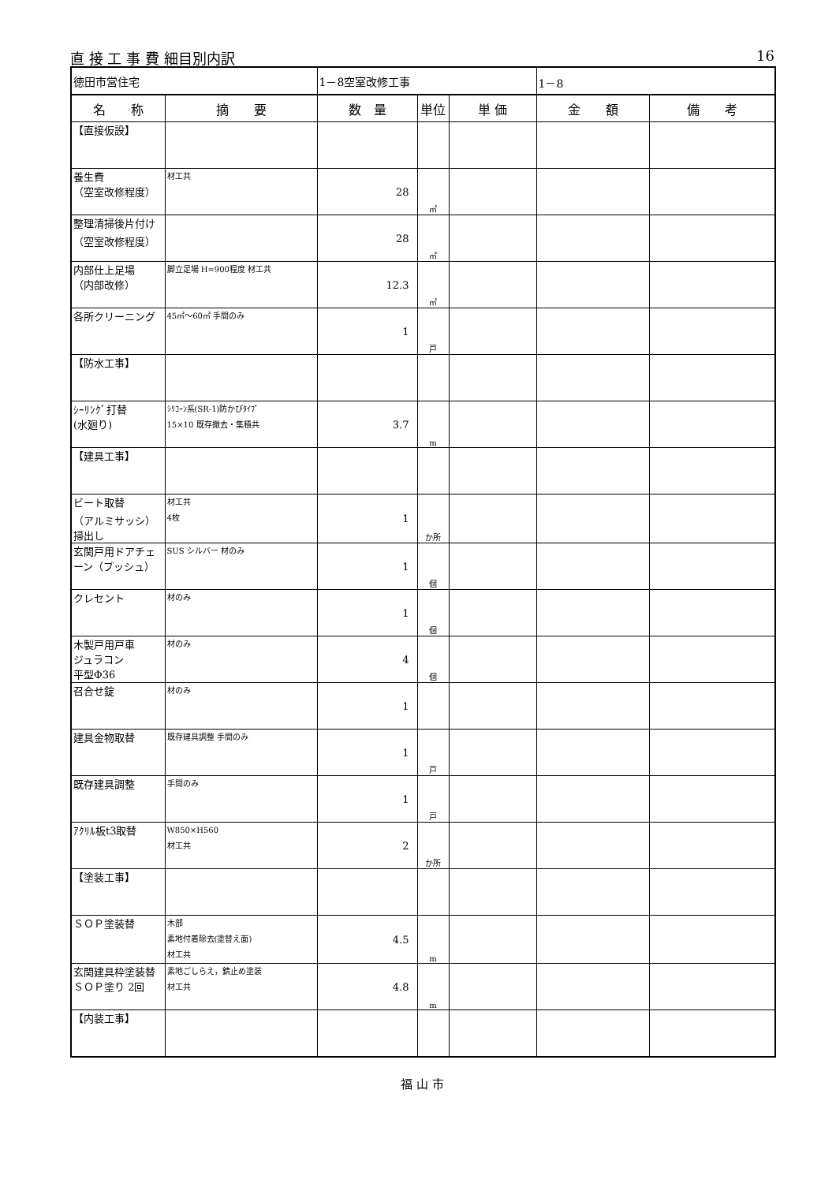直 接 工 事 費 細目別内訳 16
| 徳田市営住宅 | | 1－8空室改修工事 | | | 1－8 | |
| 名 称 | 摘 要 | 数 量 | 単位 | 単 価 | 金 額 | 備 考 |
| 【直接仮設】 | | | | | | |
| 養生費 （空室改修程度） | 材工共 | 28 | ㎡ | | | |
| 整理清掃後片付け （空室改修程度） | | 28 | ㎡ | | | |
| 内部仕上足場 （内部改修） | 脚立足場 H=900程度 材工共 | 12.3 | ㎡ | | | |
| 各所クリーニング | 45㎡～60㎡ 手間のみ | 1 | 戸 | | | |
| 【防水工事】 | | | | | | |
| ｼｰﾘﾝｸﾞ打替 (水廻り) | ｼﾘｺｰﾝ系(SR-1)防かびﾀｲﾌﾟ 15×10 既存撤去・集積共 | 3.7 | m | | | |
| 【建具工事】 | | | | | | |
| ビート取替 （アルミサッシ） 掃出し | 材工共 4枚 | 1 | か所 | | | |
| 玄関戸用ドアチェーン（プッシュ） | SUS シルバー 材のみ | 1 | 個 | | | |
| クレセント | 材のみ | 1 | 個 | | | |
| 木製戸用戸車 ジュラコン 平型Φ36 | 材のみ | 4 | 個 | | | |
| 召合せ錠 | 材のみ | 1 | | | | |
| 建具金物取替 | 既存建具調整 手間のみ | 1 | 戸 | | | |
| 既存建具調整 | 手間のみ | 1 | 戸 | | | |
| ｱｸﾘﾙ板t3取替 | W850×H560 材工共 | 2 | か所 | | | |
| 【塗装工事】 | | | | | | |
| ＳＯＰ塗装替 | 木部 素地付着除去(塗替え面) 材工共 | 4.5 | m | | | |
| 玄関建具枠塗装替 ＳＯＰ塗り 2回 | 素地ごしらえ，錆止め塗装 材工共 | 4.8 | m | | | |
| 【内装工事】 | | | | | | |
福 山 市